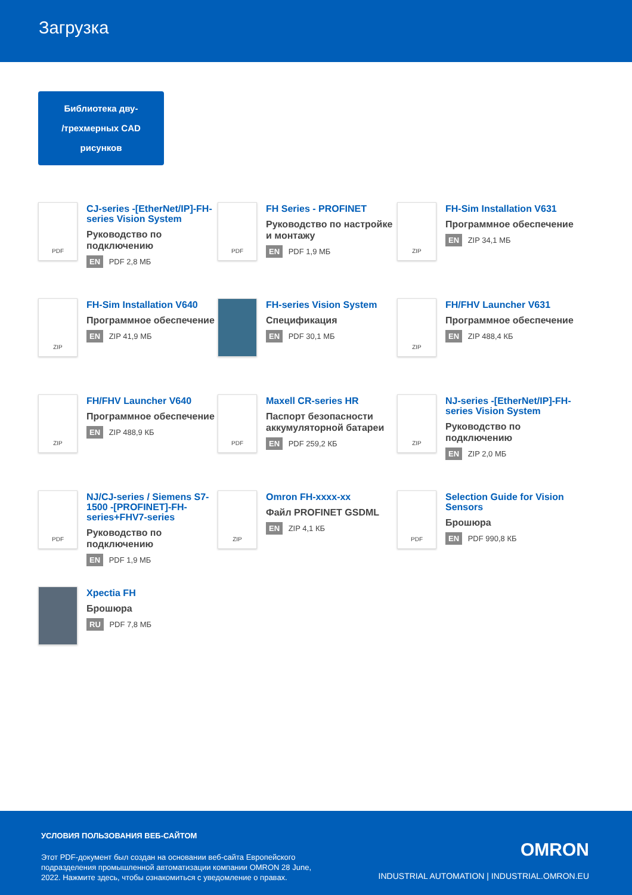Загрузка
Библиотека дву-
/трехмерных CAD
рисунков
PDF
CJ-series -[EtherNet/IP]-FH-series Vision System
Руководство по подключению
EN PDF 2,8 МБ
PDF
FH Series - PROFINET
Руководство по настройке и монтажу
EN PDF 1,9 МБ
ZIP
FH-Sim Installation V631
Программное обеспечение
EN ZIP 34,1 МБ
ZIP
FH-Sim Installation V640
Программное обеспечение
EN ZIP 41,9 МБ
FH-series Vision System
Спецификация
EN PDF 30,1 МБ
ZIP
FH/FHV Launcher V631
Программное обеспечение
EN ZIP 488,4 КБ
ZIP
FH/FHV Launcher V640
Программное обеспечение
EN ZIP 488,9 КБ
PDF
Maxell CR-series HR
Паспорт безопасности аккумуляторной батареи
EN PDF 259,2 КБ
ZIP
NJ-series -[EtherNet/IP]-FH-series Vision System
Руководство по подключению
EN ZIP 2,0 МБ
PDF
NJ/CJ-series / Siemens S7-1500 -[PROFINET]-FH-series+FHV7-series
Руководство по подключению
EN PDF 1,9 МБ
ZIP
Omron FH-xxxx-xx
Файл PROFINET GSDML
EN ZIP 4,1 КБ
PDF
Selection Guide for Vision Sensors
Брошюра
EN PDF 990,8 КБ
Xpectia FH
Брошюра
RU PDF 7,8 МБ
УСЛОВИЯ ПОЛЬЗОВАНИЯ ВЕБ-САЙТОМ
Этот PDF-документ был создан на основании веб-сайта Европейского подразделения промышленной автоматизации компании OMRON 28 June, 2022. Нажмите здесь, чтобы ознакомиться с уведомление о правах.
OMRON
INDUSTRIAL AUTOMATION | INDUSTRIAL.OMRON.EU